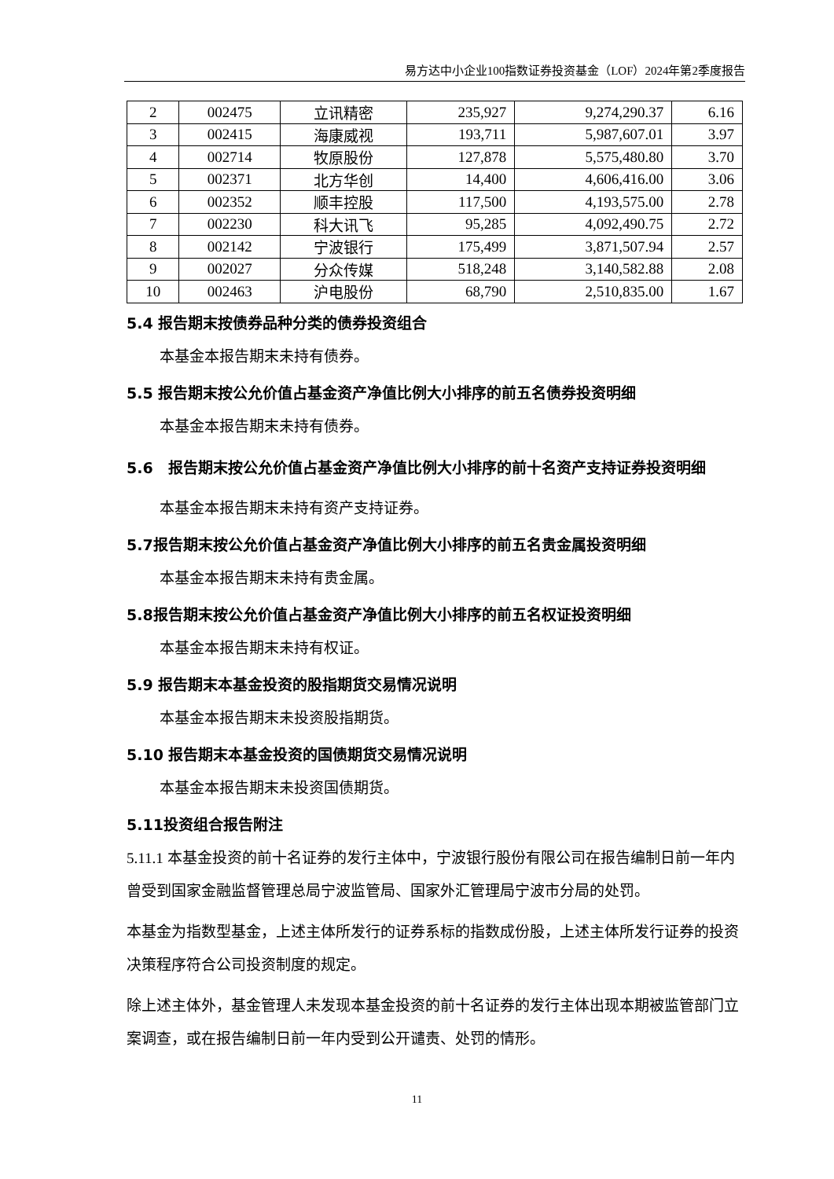易方达中小企业100指数证券投资基金（LOF）2024年第2季度报告
| 2 | 002475 | 立讯精密 | 235,927 | 9,274,290.37 | 6.16 |
| 3 | 002415 | 海康威视 | 193,711 | 5,987,607.01 | 3.97 |
| 4 | 002714 | 牧原股份 | 127,878 | 5,575,480.80 | 3.70 |
| 5 | 002371 | 北方华创 | 14,400 | 4,606,416.00 | 3.06 |
| 6 | 002352 | 顺丰控股 | 117,500 | 4,193,575.00 | 2.78 |
| 7 | 002230 | 科大讯飞 | 95,285 | 4,092,490.75 | 2.72 |
| 8 | 002142 | 宁波银行 | 175,499 | 3,871,507.94 | 2.57 |
| 9 | 002027 | 分众传媒 | 518,248 | 3,140,582.88 | 2.08 |
| 10 | 002463 | 沪电股份 | 68,790 | 2,510,835.00 | 1.67 |
5.4 报告期末按债券品种分类的债券投资组合
本基金本报告期末未持有债券。
5.5 报告期末按公允价值占基金资产净值比例大小排序的前五名债券投资明细
本基金本报告期末未持有债券。
5.6　报告期末按公允价值占基金资产净值比例大小排序的前十名资产支持证券投资明细
本基金本报告期末未持有资产支持证券。
5.7报告期末按公允价值占基金资产净值比例大小排序的前五名贵金属投资明细
本基金本报告期末未持有贵金属。
5.8报告期末按公允价值占基金资产净值比例大小排序的前五名权证投资明细
本基金本报告期末未持有权证。
5.9 报告期末本基金投资的股指期货交易情况说明
本基金本报告期末未投资股指期货。
5.10 报告期末本基金投资的国债期货交易情况说明
本基金本报告期末未投资国债期货。
5.11投资组合报告附注
5.11.1 本基金投资的前十名证券的发行主体中，宁波银行股份有限公司在报告编制日前一年内曾受到国家金融监督管理总局宁波监管局、国家外汇管理局宁波市分局的处罚。
本基金为指数型基金，上述主体所发行的证券系标的指数成份股，上述主体所发行证券的投资决策程序符合公司投资制度的规定。
除上述主体外，基金管理人未发现本基金投资的前十名证券的发行主体出现本期被监管部门立案调查，或在报告编制日前一年内受到公开谴责、处罚的情形。
11